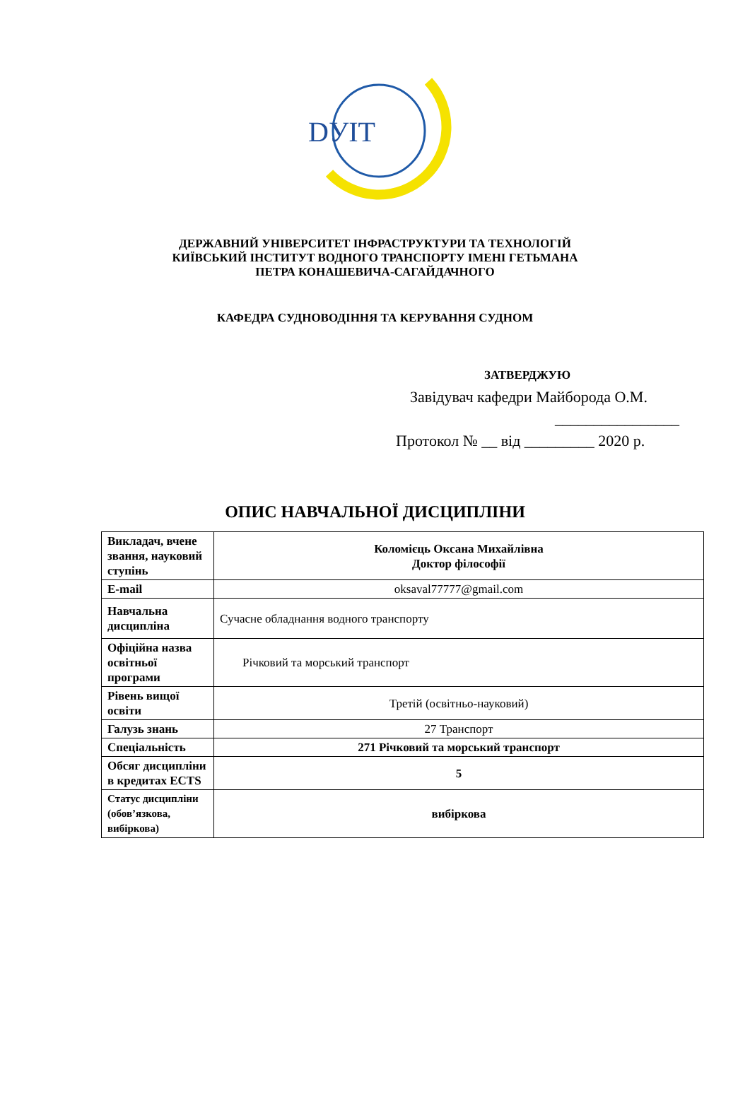DУIТ
ДЕРЖАВНИЙ УНІВЕРСИТЕТ ІНФРАСТРУКТУРИ ТА ТЕХНОЛОГІЙ
КИЇВСЬКИЙ ІНСТИТУТ ВОДНОГО ТРАНСПОРТУ ІМЕНІ ГЕТЬМАНА
ПЕТРА КОНАШЕВИЧА-САГАЙДАЧНОГО
КАФЕДРА СУДНОВОДІННЯ ТА КЕРУВАННЯ СУДНОМ
ЗАТВЕРДЖУЮ
Завідувач кафедри Майборода О.М.
________________
Протокол № __ від _________ 2020 р.
ОПИС НАВЧАЛЬНОЇ ДИСЦИПЛІНИ
| Викладач, вчене звання, науковий ступінь | Коломієць Оксана Михайлівна Доктор філософії |
| E-mail | oksaval77777@gmail.com |
| Навчальна дисципліна | Сучасне обладнання водного транспорту |
| Офіційна назва освітньої програми | Річковий та морський транспорт |
| Рівень вищої освіти | Третій (освітньо-науковий) |
| Галузь знань | 27 Транспорт |
| Спеціальність | 271 Річковий та морський транспорт |
| Обсяг дисципліни в кредитах ECTS | 5 |
| Статус дисципліни (обов’язкова, вибіркова) | вибіркова |